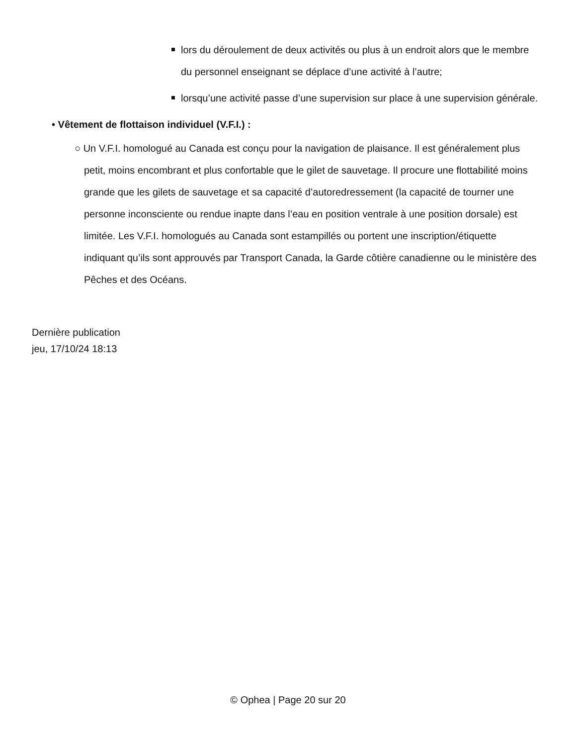lors du déroulement de deux activités ou plus à un endroit alors que le membre du personnel enseignant se déplace d’une activité à l’autre;
lorsqu’une activité passe d’une supervision sur place à une supervision générale.
• Vêtement de flottaison individuel (V.F.I.) :
○ Un V.F.I. homologué au Canada est conçu pour la navigation de plaisance. Il est généralement plus petit, moins encombrant et plus confortable que le gilet de sauvetage. Il procure une flottabilité moins grande que les gilets de sauvetage et sa capacité d’autoredressement (la capacité de tourner une personne inconsciente ou rendue inapte dans l’eau en position ventrale à une position dorsale) est limitée. Les V.F.I. homologués au Canada sont estampillés ou portent une inscription/étiquette indiquant qu’ils sont approuvés par Transport Canada, la Garde côtière canadienne ou le ministère des Pêches et des Océans.
Dernière publication
jeu, 17/10/24 18:13
© Ophea | Page 20 sur 20